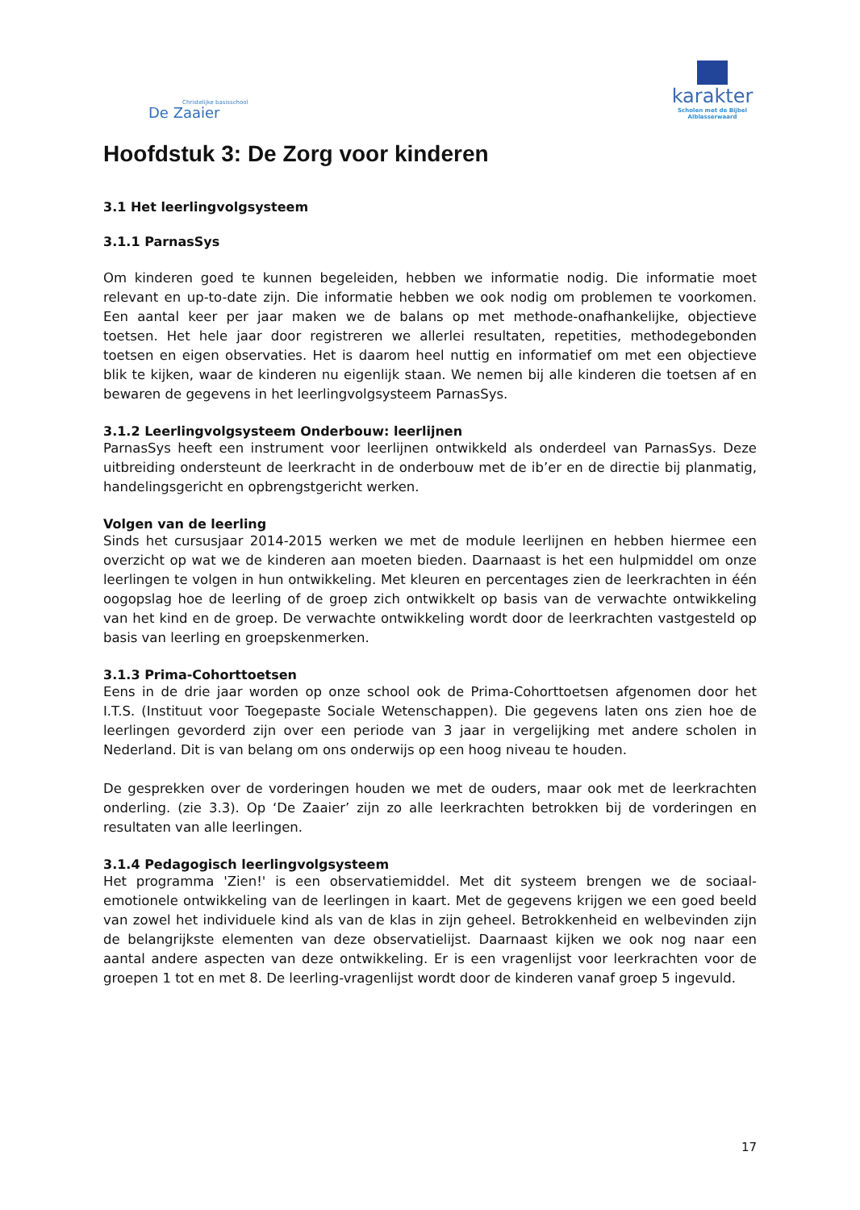Christelijke basisschool
De Zaaier
karakter
Scholen met de Bijbel
Alblasserwaard
Hoofdstuk 3: De Zorg voor kinderen
3.1 Het leerlingvolgsysteem
3.1.1 ParnasSys
Om kinderen goed te kunnen begeleiden, hebben we informatie nodig. Die informatie moet relevant en up-to-date zijn. Die informatie hebben we ook nodig om problemen te voorkomen. Een aantal keer per jaar maken we de balans op met methode-onafhankelijke, objectieve toetsen. Het hele jaar door registreren we allerlei resultaten, repetities, methodegebonden toetsen en eigen observaties. Het is daarom heel nuttig en informatief om met een objectieve blik te kijken, waar de kinderen nu eigenlijk staan. We nemen bij alle kinderen die toetsen af en bewaren de gegevens in het leerlingvolgsysteem ParnasSys.
3.1.2 Leerlingvolgsysteem Onderbouw: leerlijnen
ParnasSys heeft een instrument voor leerlijnen ontwikkeld als onderdeel van ParnasSys. Deze uitbreiding ondersteunt de leerkracht in de onderbouw met de ib’er en de directie bij planmatig, handelingsgericht en opbrengstgericht werken.
Volgen van de leerling
Sinds het cursusjaar 2014-2015 werken we met de module leerlijnen en hebben hiermee een overzicht op wat we de kinderen aan moeten bieden. Daarnaast is het een hulpmiddel om onze leerlingen te volgen in hun ontwikkeling. Met kleuren en percentages zien de leerkrachten in één oogopslag hoe de leerling of de groep zich ontwikkelt op basis van de verwachte ontwikkeling van het kind en de groep. De verwachte ontwikkeling wordt door de leerkrachten vastgesteld op basis van leerling en groepskenmerken.
3.1.3 Prima-Cohorttoetsen
Eens in de drie jaar worden op onze school ook de Prima-Cohorttoetsen afgenomen door het I.T.S. (Instituut voor Toegepaste Sociale Wetenschappen). Die gegevens laten ons zien hoe de leerlingen gevorderd zijn over een periode van 3 jaar in vergelijking met andere scholen in Nederland. Dit is van belang om ons onderwijs op een hoog niveau te houden.
De gesprekken over de vorderingen houden we met de ouders, maar ook met de leerkrachten onderling. (zie 3.3). Op ‘De Zaaier’ zijn zo alle leerkrachten betrokken bij de vorderingen en resultaten van alle leerlingen.
3.1.4 Pedagogisch leerlingvolgsysteem
Het programma 'Zien!' is een observatiemiddel. Met dit systeem brengen we de sociaal-emotionele ontwikkeling van de leerlingen in kaart. Met de gegevens krijgen we een goed beeld van zowel het individuele kind als van de klas in zijn geheel. Betrokkenheid en welbevinden zijn de belangrijkste elementen van deze observatielijst. Daarnaast kijken we ook nog naar een aantal andere aspecten van deze ontwikkeling. Er is een vragenlijst voor leerkrachten voor de groepen 1 tot en met 8. De leerling-vragenlijst wordt door de kinderen vanaf groep 5 ingevuld.
17